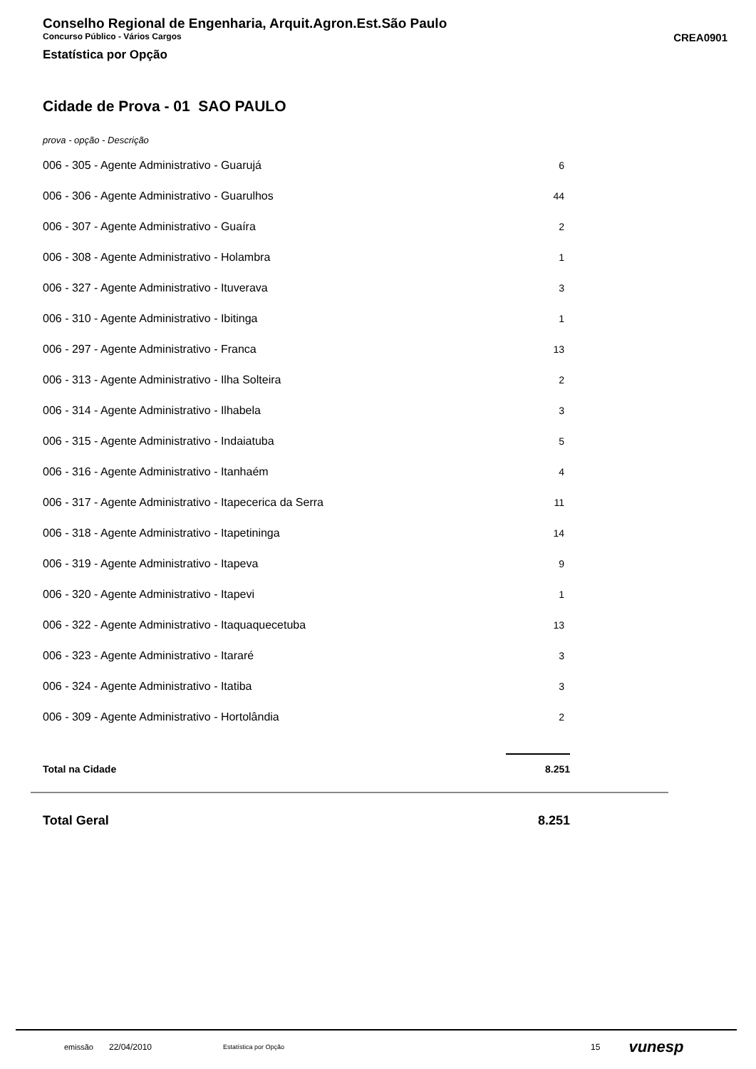Conselho Regional de Engenharia, Arquit.Agron.Est.São Paulo
Concurso Público - Vários Cargos CREA0901
Estatística por Opção
Cidade de Prova - 01 SAO PAULO
prova - opção - Descrição
| 006 - 305 - Agente Administrativo - Guarujá | 6 |
| 006 - 306 - Agente Administrativo - Guarulhos | 44 |
| 006 - 307 - Agente Administrativo - Guaíra | 2 |
| 006 - 308 - Agente Administrativo - Holambra | 1 |
| 006 - 327 - Agente Administrativo - Ituverava | 3 |
| 006 - 310 - Agente Administrativo - Ibitinga | 1 |
| 006 - 297 - Agente Administrativo - Franca | 13 |
| 006 - 313 - Agente Administrativo - Ilha Solteira | 2 |
| 006 - 314 - Agente Administrativo - Ilhabela | 3 |
| 006 - 315 - Agente Administrativo - Indaiatuba | 5 |
| 006 - 316 - Agente Administrativo - Itanhaém | 4 |
| 006 - 317 - Agente Administrativo - Itapecerica da Serra | 11 |
| 006 - 318 - Agente Administrativo - Itapetininga | 14 |
| 006 - 319 - Agente Administrativo - Itapeva | 9 |
| 006 - 320 - Agente Administrativo - Itapevi | 1 |
| 006 - 322 - Agente Administrativo - Itaquaquecetuba | 13 |
| 006 - 323 - Agente Administrativo - Itararé | 3 |
| 006 - 324 - Agente Administrativo - Itatiba | 3 |
| 006 - 309 - Agente Administrativo - Hortolândia | 2 |
| Total na Cidade | 8.251 |
Total Geral 8.251
emissão 22/04/2010 Estatística por Opção 15 vunesp